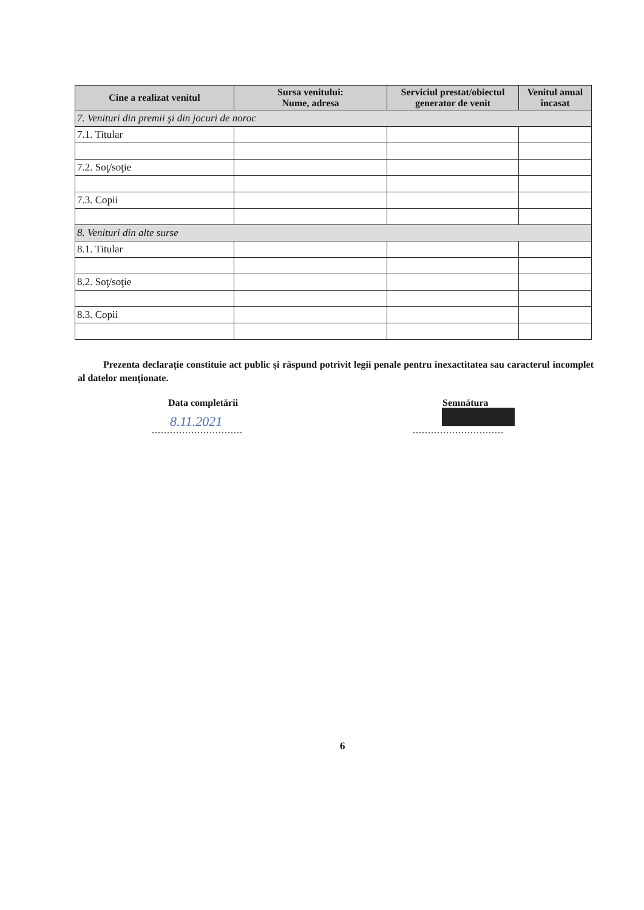| Cine a realizat venitul | Sursa venitului: Nume, adresa | Serviciul prestat/obiectul generator de venit | Venitul anual încasat |
| --- | --- | --- | --- |
| 7. Venituri din premii şi din jocuri de noroc | | | |
| 7.1. Titular | | | |
| 7.2. Soţ/soţie | | | |
| 7.3. Copii | | | |
| 8. Venituri din alte surse | | | |
| 8.1. Titular | | | |
| 8.2. Soţ/soţie | | | |
| 8.3. Copii | | | |
Prezenta declaraţie constituie act public şi răspund potrivit legii penale pentru inexactitatea sau caracterul incomplet al datelor menţionate.
Data completării Semnătura
8.11.2021
.............................. ..............................
6